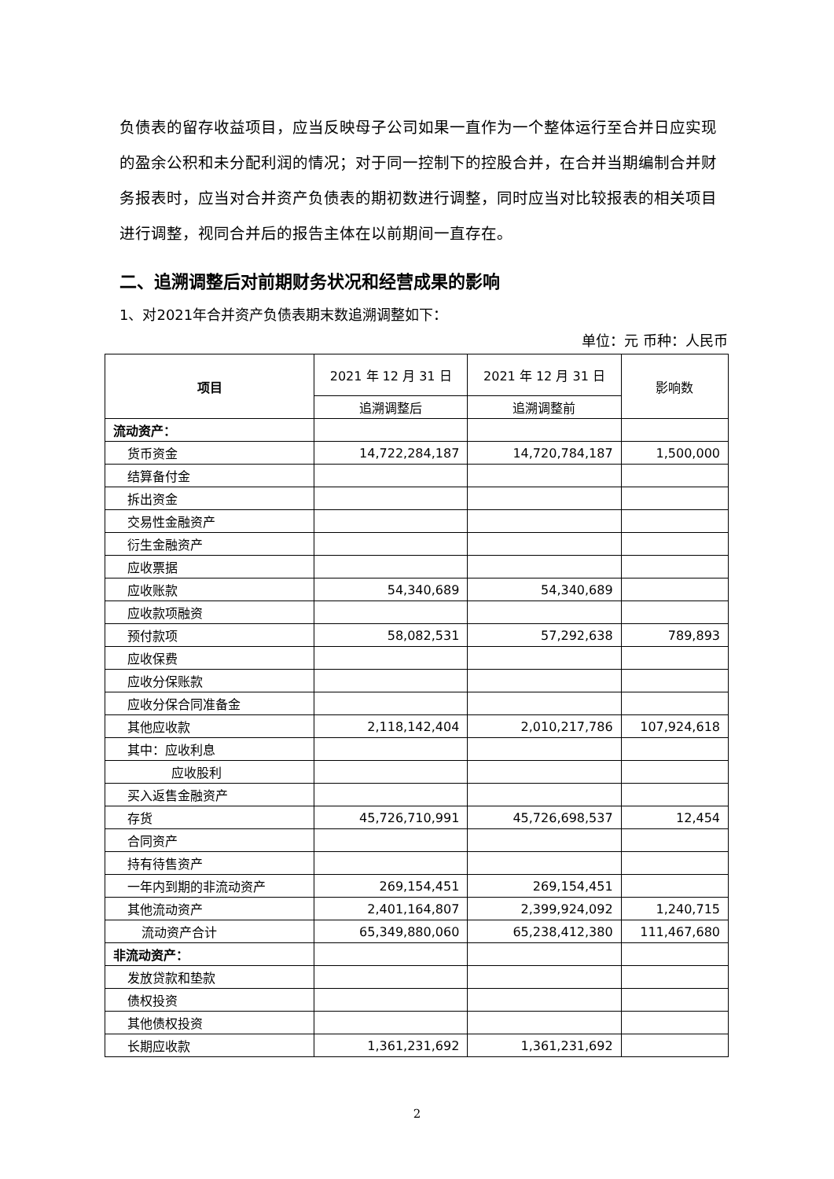负债表的留存收益项目，应当反映母子公司如果一直作为一个整体运行至合并日应实现的盈余公积和未分配利润的情况；对于同一控制下的控股合并，在合并当期编制合并财务报表时，应当对合并资产负债表的期初数进行调整，同时应当对比较报表的相关项目进行调整，视同合并后的报告主体在以前期间一直存在。
二、追溯调整后对前期财务状况和经营成果的影响
1、对2021年合并资产负债表期末数追溯调整如下：
单位：元 币种：人民币
| 项目 | 2021 年 12 月 31 日 | 2021 年 12 月 31 日 | 影响数 |
| --- | --- | --- | --- |
| | 追溯调整后 | 追溯调整前 | |
| 流动资产： | | | |
| 货币资金 | 14,722,284,187 | 14,720,784,187 | 1,500,000 |
| 结算备付金 | | | |
| 拆出资金 | | | |
| 交易性金融资产 | | | |
| 衍生金融资产 | | | |
| 应收票据 | | | |
| 应收账款 | 54,340,689 | 54,340,689 | |
| 应收款项融资 | | | |
| 预付款项 | 58,082,531 | 57,292,638 | 789,893 |
| 应收保费 | | | |
| 应收分保账款 | | | |
| 应收分保合同准备金 | | | |
| 其他应收款 | 2,118,142,404 | 2,010,217,786 | 107,924,618 |
| 其中：应收利息 | | | |
| 应收股利 | | | |
| 买入返售金融资产 | | | |
| 存货 | 45,726,710,991 | 45,726,698,537 | 12,454 |
| 合同资产 | | | |
| 持有待售资产 | | | |
| 一年内到期的非流动资产 | 269,154,451 | 269,154,451 | |
| 其他流动资产 | 2,401,164,807 | 2,399,924,092 | 1,240,715 |
| 流动资产合计 | 65,349,880,060 | 65,238,412,380 | 111,467,680 |
| 非流动资产： | | | |
| 发放贷款和垫款 | | | |
| 债权投资 | | | |
| 其他债权投资 | | | |
| 长期应收款 | 1,361,231,692 | 1,361,231,692 | |
2